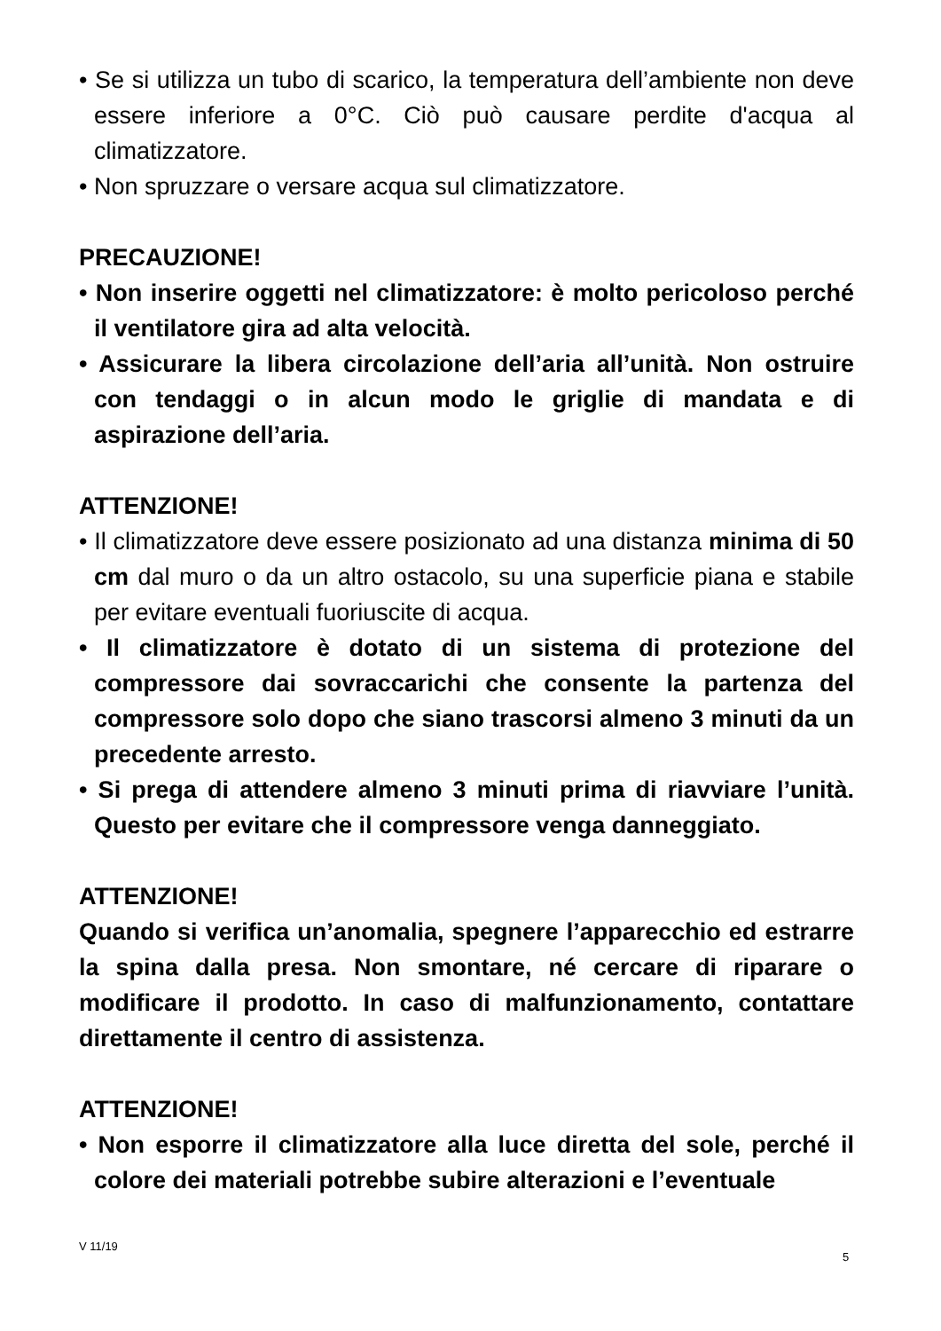• Se si utilizza un tubo di scarico, la temperatura dell’ambiente non deve essere inferiore a 0°C. Ciò può causare perdite d'acqua al climatizzatore.
• Non spruzzare o versare acqua sul climatizzatore.
PRECAUZIONE!
• Non inserire oggetti nel climatizzatore: è molto pericoloso perché il ventilatore gira ad alta velocità.
• Assicurare la libera circolazione dell’aria all’unità. Non ostruire con tendaggi o in alcun modo le griglie di mandata e di aspirazione dell’aria.
ATTENZIONE!
• Il climatizzatore deve essere posizionato ad una distanza minima di 50 cm dal muro o da un altro ostacolo, su una superficie piana e stabile per evitare eventuali fuoriuscite di acqua.
• Il climatizzatore è dotato di un sistema di protezione del compressore dai sovraccarichi che consente la partenza del compressore solo dopo che siano trascorsi almeno 3 minuti da un precedente arresto.
• Si prega di attendere almeno 3 minuti prima di riavviare l’unità. Questo per evitare che il compressore venga danneggiato.
ATTENZIONE!
Quando si verifica un’anomalia, spegnere l’apparecchio ed estrarre la spina dalla presa. Non smontare, né cercare di riparare o modificare il prodotto. In caso di malfunzionamento, contattare direttamente il centro di assistenza.
ATTENZIONE!
• Non esporre il climatizzatore alla luce diretta del sole, perché il colore dei materiali potrebbe subire alterazioni e l’eventuale
V 11/19
5